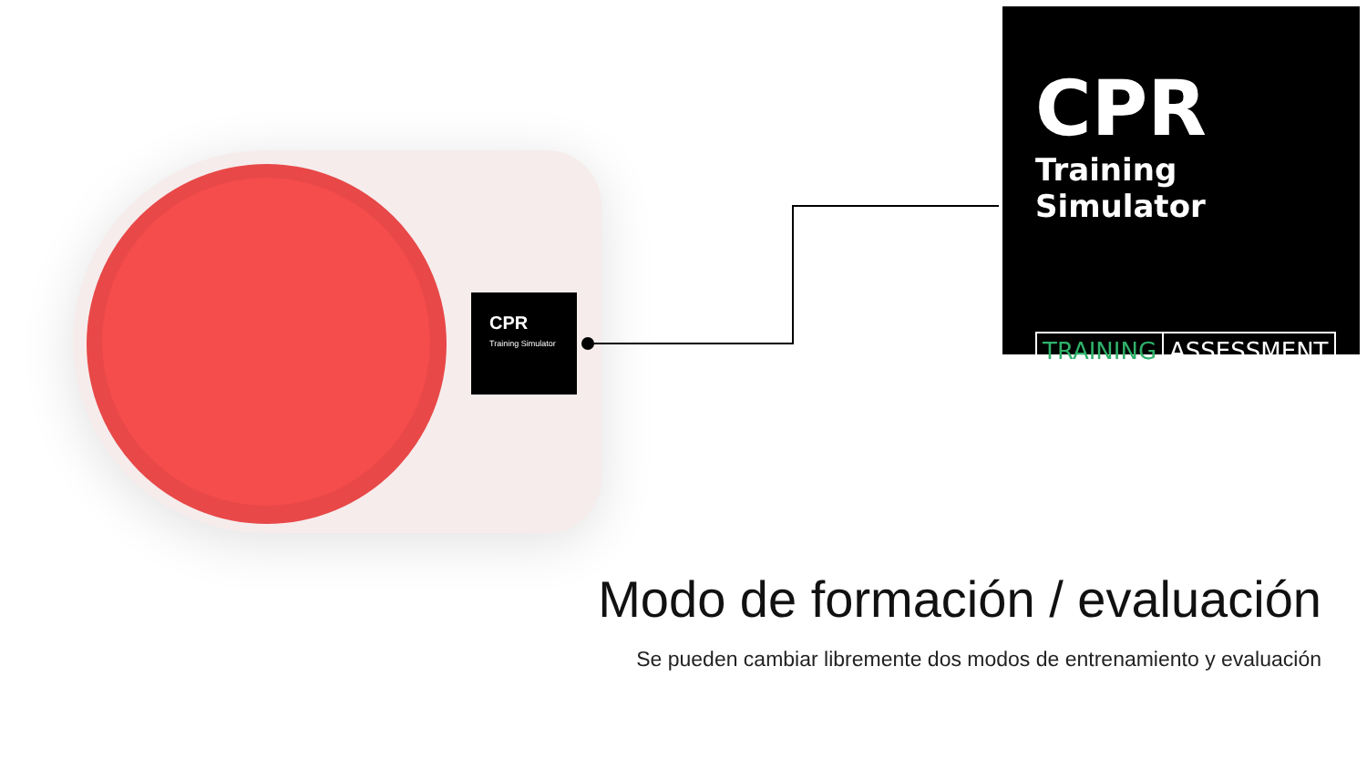CPR
Training Simulator
CPR
Training Simulator
TRAINING ASSESSMENT
Modo de formación / evaluación
Se pueden cambiar libremente dos modos de entrenamiento y evaluación